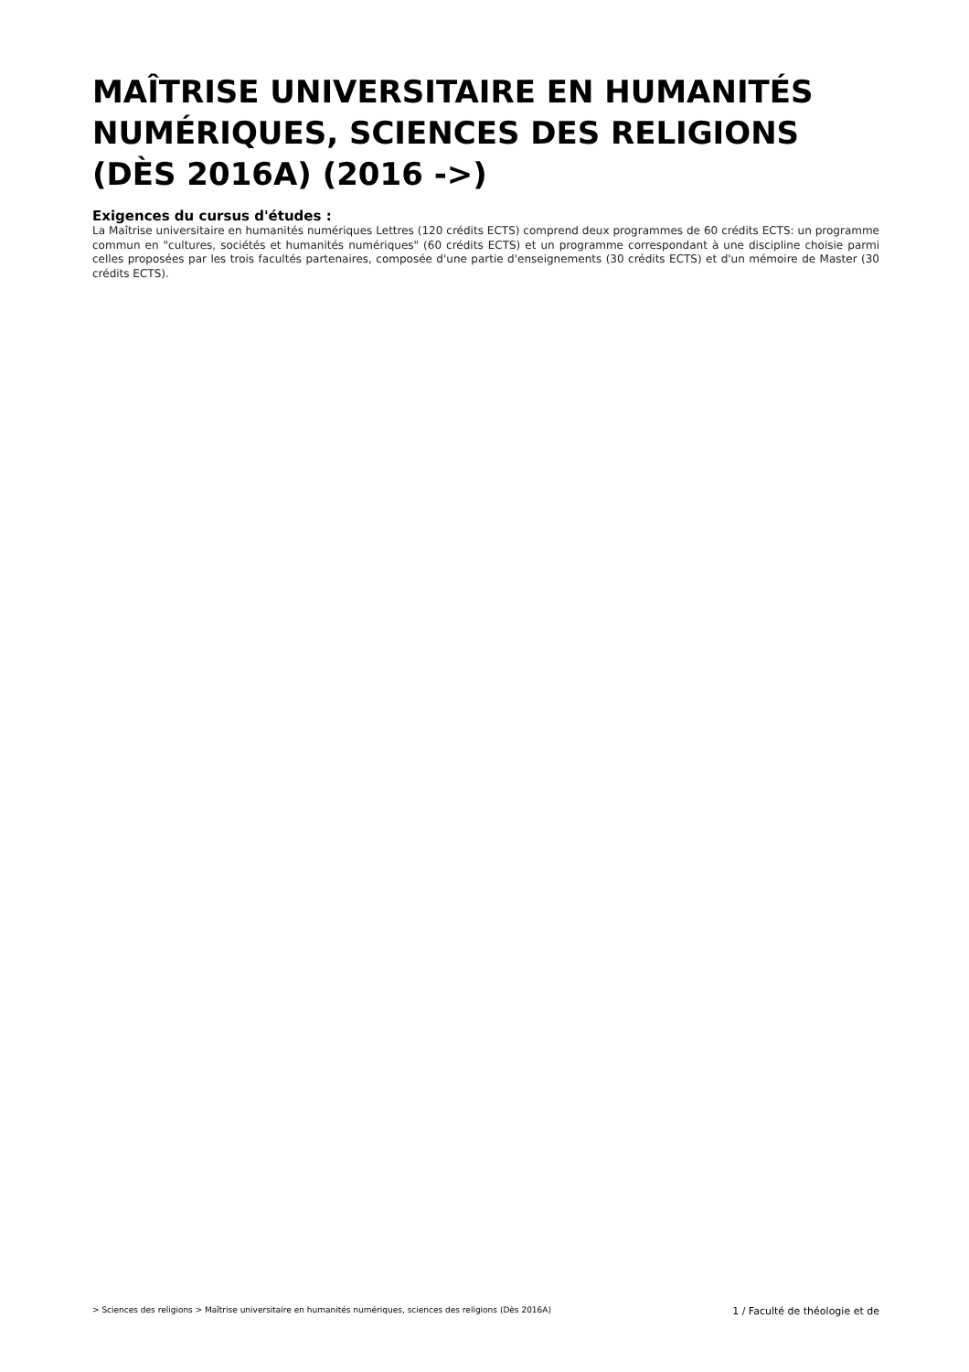MAÎTRISE UNIVERSITAIRE EN HUMANITÉS NUMÉRIQUES, SCIENCES DES RELIGIONS (DÈS 2016A) (2016 ->)
Exigences du cursus d'études :
La Maîtrise universitaire en humanités numériques Lettres (120 crédits ECTS) comprend deux programmes de 60 crédits ECTS: un programme commun en "cultures, sociétés et humanités numériques" (60 crédits ECTS) et un programme correspondant à une discipline choisie parmi celles proposées par les trois facultés partenaires, composée d'une partie d'enseignements (30 crédits ECTS) et d'un mémoire de Master (30 crédits ECTS).
> Sciences des religions > Maîtrise universitaire en humanités numériques, sciences des religions (Dès 2016A) 1 / Faculté de théologie et de